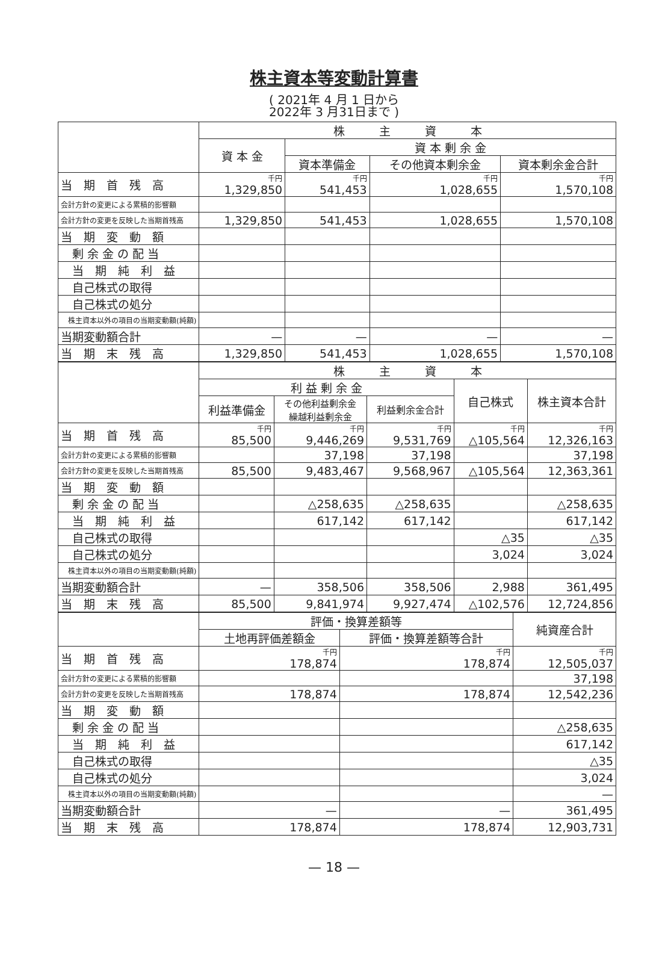株主資本等変動計算書
( 2021年 4 月 1 日から
2022年 3 月31日まで )
| | 株 主 資 本 | | | |
| --- | --- | --- | --- | --- |
| | 資 本 金 | 資 本 剰 余 金 | | |
| | | 資本準備金 | その他資本剰余金 | 資本剰余金合計 |
| 当 期 首 残 高 | 千円 1,329,850 | 千円 541,453 | 千円 1,028,655 | 千円 1,570,108 |
| 会計方針の変更による累積的影響額 | | | | |
| 会計方針の変更を反映した当期首残高 | 1,329,850 | 541,453 | 1,028,655 | 1,570,108 |
| 当 期 変 動 額 | | | | |
| 剰 余 金 の 配 当 | | | | |
| 当 期 純 利 益 | | | | |
| 自己株式の取得 | | | | |
| 自己株式の処分 | | | | |
| 株主資本以外の項目の当期変動額(純額) | | | | |
| 当期変動額合計 | — | — | — | — |
| 当 期 末 残 高 | 1,329,850 | 541,453 | 1,028,655 | 1,570,108 |
| | 株 主 資 本 | | | | |
| --- | --- | --- | --- | --- | --- |
| | 利 益 剰 余 金 | | | 自己株式 | 株主資本合計 |
| | 利益準備金 | その他利益剰余金 繰越利益剰余金 | 利益剰余金合計 | | |
| 当 期 首 残 高 | 千円 85,500 | 千円 9,446,269 | 千円 9,531,769 | 千円 △105,564 | 千円 12,326,163 |
| 会計方針の変更による累積的影響額 | | 37,198 | 37,198 | | 37,198 |
| 会計方針の変更を反映した当期首残高 | 85,500 | 9,483,467 | 9,568,967 | △105,564 | 12,363,361 |
| 当 期 変 動 額 | | | | | |
| 剰 余 金 の 配 当 | | △258,635 | △258,635 | | △258,635 |
| 当 期 純 利 益 | | 617,142 | 617,142 | | 617,142 |
| 自己株式の取得 | | | | △35 | △35 |
| 自己株式の処分 | | | | 3,024 | 3,024 |
| 株主資本以外の項目の当期変動額(純額) | | | | | |
| 当期変動額合計 | — | 358,506 | 358,506 | 2,988 | 361,495 |
| 当 期 末 残 高 | 85,500 | 9,841,974 | 9,927,474 | △102,576 | 12,724,856 |
| | 評価・換算差額等 | | 純資産合計 |
| --- | --- | --- | --- |
| | 土地再評価差額金 | 評価・換算差額等合計 | |
| 当 期 首 残 高 | 千円 178,874 | 千円 178,874 | 千円 12,505,037 |
| 会計方針の変更による累積的影響額 | | | 37,198 |
| 会計方針の変更を反映した当期首残高 | 178,874 | 178,874 | 12,542,236 |
| 当 期 変 動 額 | | | |
| 剰 余 金 の 配 当 | | | △258,635 |
| 当 期 純 利 益 | | | 617,142 |
| 自己株式の取得 | | | △35 |
| 自己株式の処分 | | | 3,024 |
| 株主資本以外の項目の当期変動額(純額) | | | — |
| 当期変動額合計 | — | — | 361,495 |
| 当 期 末 残 高 | 178,874 | 178,874 | 12,903,731 |
— 18 —